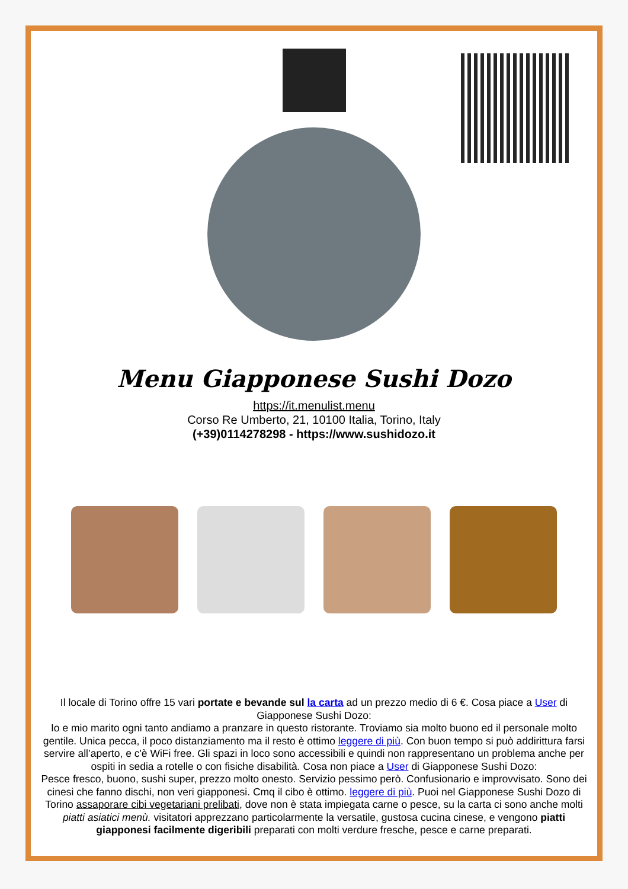Menu Giapponese Sushi Dozo
https://it.menulist.menu
Corso Re Umberto, 21, 10100 Italia, Torino, Italy
(+39)0114278298 - https://www.sushidozo.it
Il locale di Torino offre 15 vari portate e bevande sul la carta ad un prezzo medio di 6 €. Cosa piace a User di Giapponese Sushi Dozo:
Io e mio marito ogni tanto andiamo a pranzare in questo ristorante. Troviamo sia molto buono ed il personale molto gentile. Unica pecca, il poco distanziamento ma il resto è ottimo leggere di più. Con buon tempo si può addirittura farsi servire all’aperto, e c'è WiFi free. Gli spazi in loco sono accessibili e quindi non rappresentano un problema anche per ospiti in sedia a rotelle o con fisiche disabilità. Cosa non piace a User di Giapponese Sushi Dozo:
Pesce fresco, buono, sushi super, prezzo molto onesto. Servizio pessimo però. Confusionario e improvvisato. Sono dei cinesi che fanno dischi, non veri giapponesi. Cmq il cibo è ottimo. leggere di più. Puoi nel Giapponese Sushi Dozo di Torino assaporare cibi vegetariani prelibati, dove non è stata impiegata carne o pesce, su la carta ci sono anche molti piatti asiatici menù. visitatori apprezzano particolarmente la versatile, gustosa cucina cinese, e vengono piatti giapponesi facilmente digeribili preparati con molti verdure fresche, pesce e carne preparati.